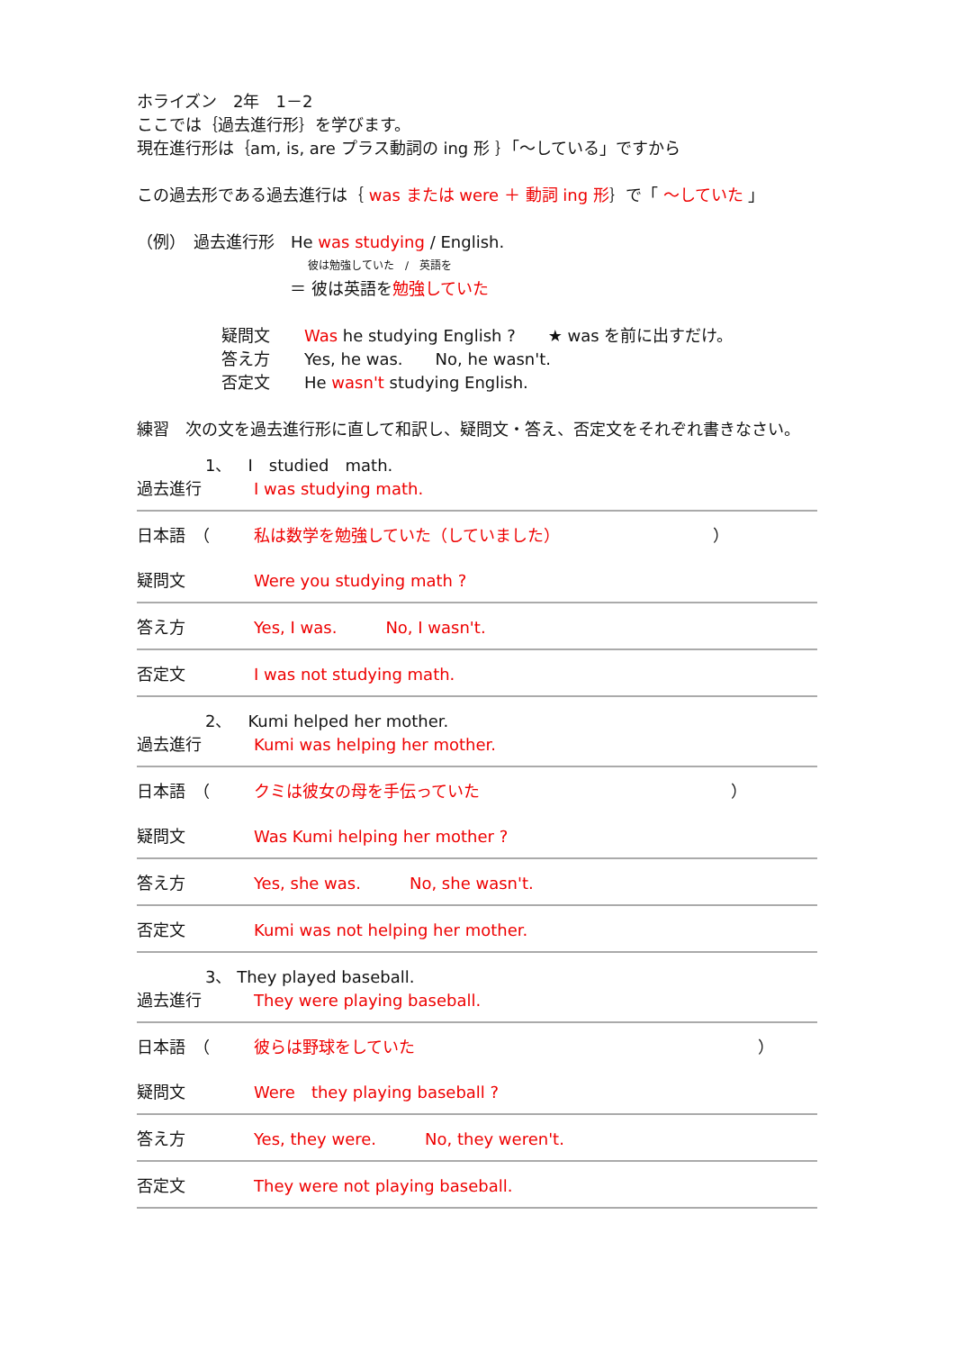ホライズン　2年　1－2
ここでは｛過去進行形｝を学びます。
現在進行形は｛am, is, are プラス動詞の ing 形 ｝「～している」ですから
この過去形である過去進行は｛ was または were ＋ 動詞 ing 形｝で「 ～していた 」
（例）　過去進行形　He was studying / English.
彼は勉強していた　/　英語を
＝ 彼は英語を勉強していた
疑問文 Was he studying English ?　　★ was を前に出すだけ。
答え方 Yes, he was.　　No, he wasn't.
否定文 He wasn't studying English.
練習　次の文を過去進行形に直して和訳し、疑問文・答え、否定文をそれぞれ書きなさい。
1、　I　studied　math.
過去進行 I was studying math.
日本語　（ 私は数学を勉強していた（していました） ）
疑問文 Were you studying math ?
答え方 Yes, I was.　　　No, I wasn't.
否定文 I was not studying math.
2、　Kumi helped her mother.
過去進行 Kumi was helping her mother.
日本語　（ クミは彼女の母を手伝っていた ）
疑問文 Was Kumi helping her mother ?
答え方 Yes, she was.　　　No, she wasn't.
否定文 Kumi was not helping her mother.
3、 They played baseball.
過去進行 They were playing baseball.
日本語　（ 彼らは野球をしていた ）
疑問文 Were　they playing baseball ?
答え方 Yes, they were.　　　No, they weren't.
否定文 They were not playing baseball.